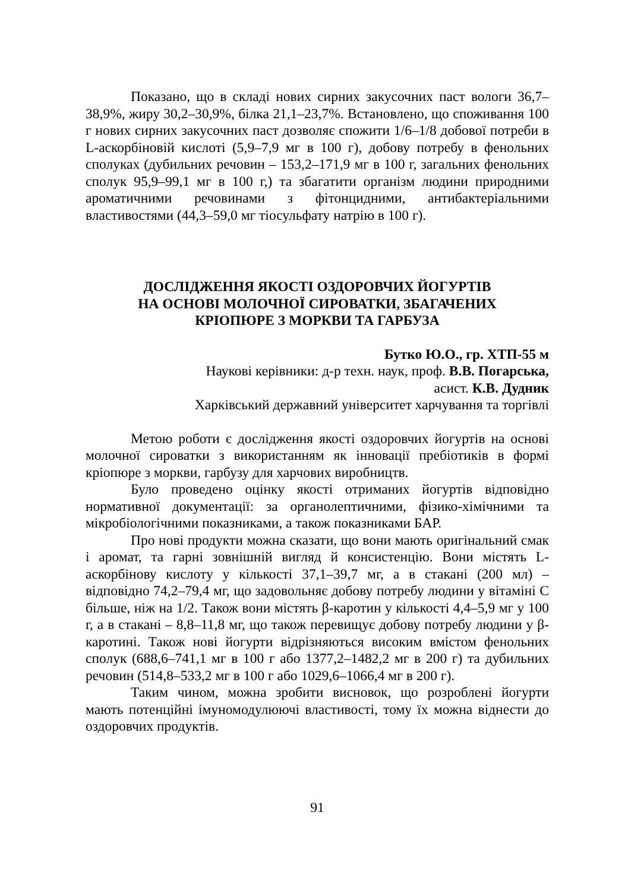Показано, що в складі нових сирних закусочних паст вологи 36,7–38,9%, жиру 30,2–30,9%, білка 21,1–23,7%. Встановлено, що споживання 100 г нових сирних закусочних паст дозволяє спожити 1/6–1/8 добової потреби в L-аскорбіновій кислоті (5,9–7,9 мг в 100 г), добову потребу в фенольних сполуках (дубильних речовин – 153,2–171,9 мг в 100 г, загальних фенольних сполук 95,9–99,1 мг в 100 г,) та збагатити організм людини природними ароматичними речовинами з фітонцидними, антибактеріальними властивостями (44,3–59,0 мг тіосульфату натрію в 100 г).
ДОСЛІДЖЕННЯ ЯКОСТІ ОЗДОРОВЧИХ ЙОГУРТІВ
НА ОСНОВІ МОЛОЧНОЇ СИРОВАТКИ, ЗБАГАЧЕНИХ
КРІОПЮРЕ З МОРКВИ ТА ГАРБУЗА
Бутко Ю.О., гр. ХТП-55 м
Наукові керівники: д-р техн. наук, проф. В.В. Погарська,
асист. К.В. Дудник
Харківський державний університет харчування та торгівлі
Метою роботи є дослідження якості оздоровчих йогуртів на основі молочної сироватки з використанням як інновації пребіотиків в формі кріопюре з моркви, гарбузу для харчових виробництв.
Було проведено оцінку якості отриманих йогуртів відповідно нормативної документації: за органолептичними, фізико-хімічними та мікробіологічними показниками, а також показниками БАР.
Про нові продукти можна сказати, що вони мають оригінальний смак і аромат, та гарні зовнішній вигляд й консистенцію. Вони містять L-аскорбінову кислоту у кількості 37,1–39,7 мг, а в стакані (200 мл) – відповідно 74,2–79,4 мг, що задовольняє добову потребу людини у вітаміні С більше, ніж на 1/2. Також вони містять β-каротин у кількості 4,4–5,9 мг у 100 г, а в стакані – 8,8–11,8 мг, що також перевищує добову потребу людини у β-каротині. Також нові йогурти відрізняються високим вмістом фенольних сполук (688,6–741,1 мг в 100 г або 1377,2–1482,2 мг в 200 г) та дубильних речовин (514,8–533,2 мг в 100 г або 1029,6–1066,4 мг в 200 г).
Таким чином, можна зробити висновок, що розроблені йогурти мають потенційні імуномодулюючі властивості, тому їх можна віднести до оздоровчих продуктів.
91